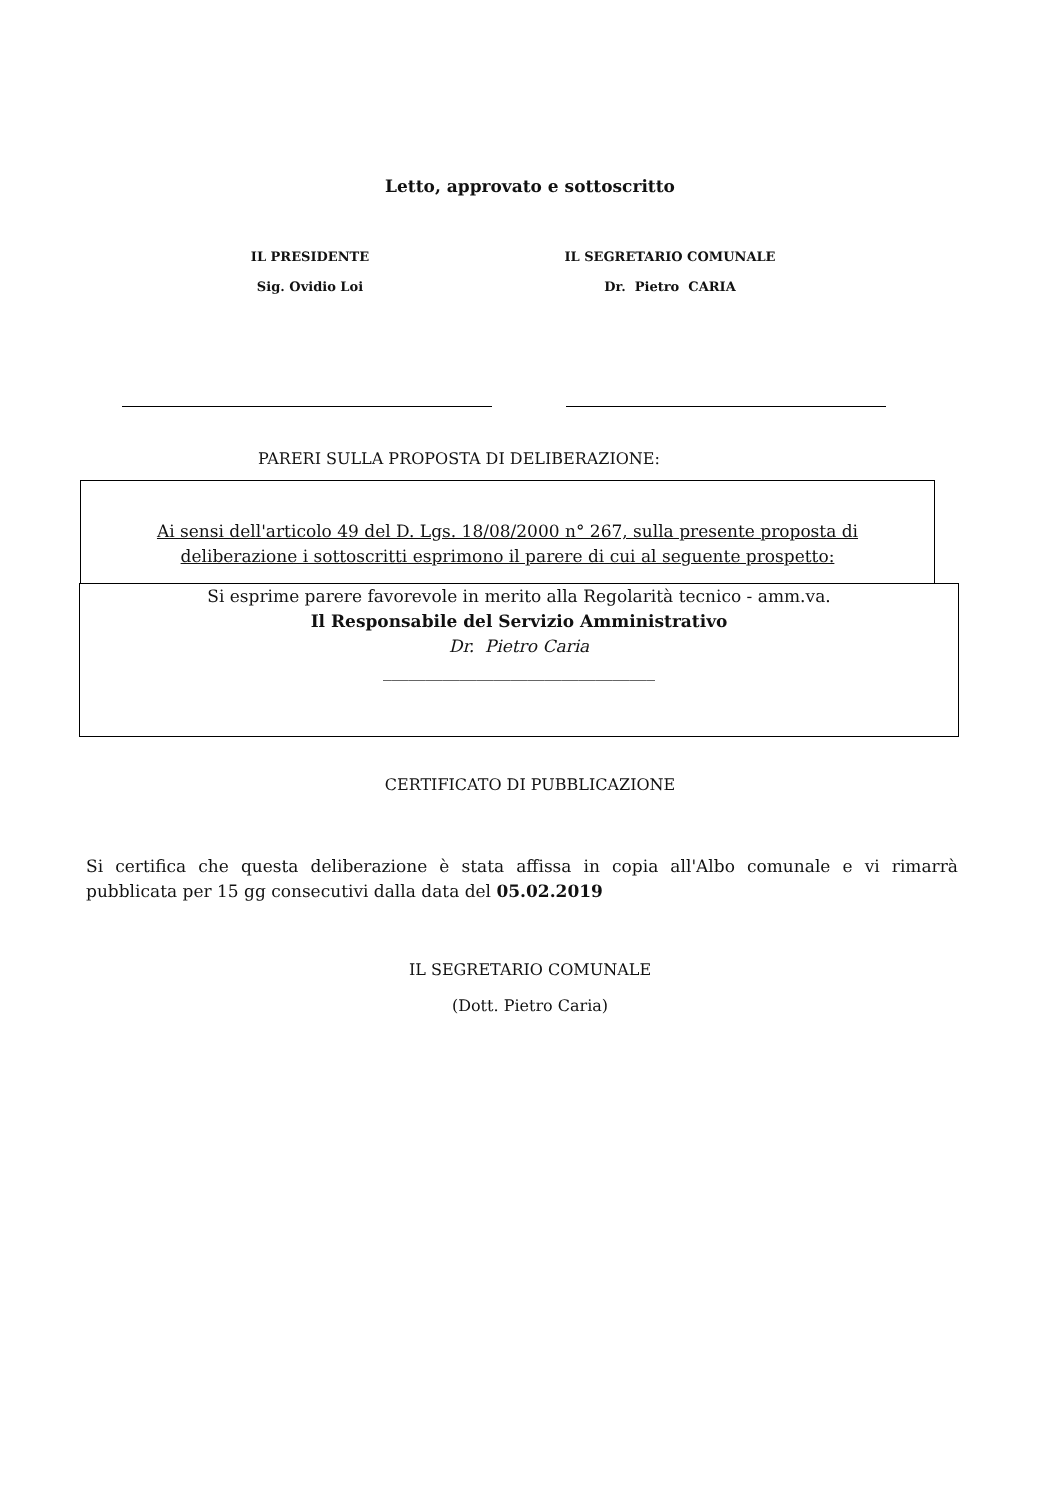Letto, approvato e sottoscritto
IL PRESIDENTE
Sig. Ovidio Loi
IL SEGRETARIO COMUNALE
Dr. Pietro CARIA
PARERI SULLA PROPOSTA DI DELIBERAZIONE:
Ai sensi dell'articolo 49 del D. Lgs. 18/08/2000 n° 267, sulla presente proposta di
deliberazione i sottoscritti esprimono il parere di cui al seguente prospetto:
Si esprime parere favorevole in merito alla Regolarità tecnico - amm.va.
Il Responsabile del Servizio Amministrativo
Dr. Pietro Caria
________________________________
CERTIFICATO DI PUBBLICAZIONE
Si certifica che questa deliberazione è stata affissa in copia all'Albo comunale e vi rimarrà pubblicata per 15 gg consecutivi dalla data del 05.02.2019
IL SEGRETARIO COMUNALE
(Dott. Pietro Caria)